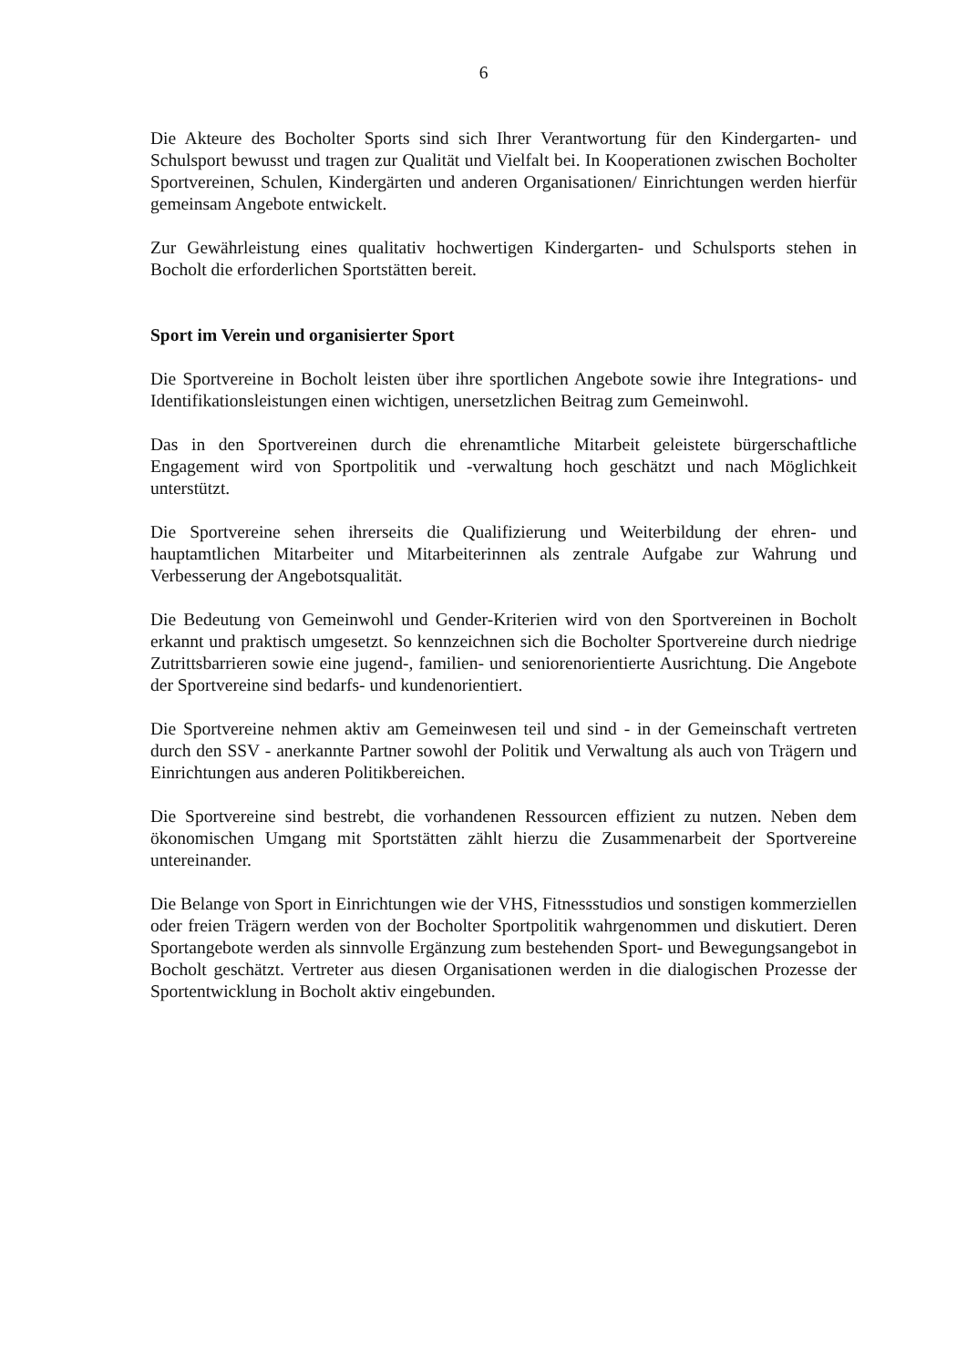6
Die Akteure des Bocholter Sports sind sich Ihrer Verantwortung für den Kindergarten- und Schulsport bewusst und tragen zur Qualität und Vielfalt bei. In Kooperationen zwischen Bocholter Sportvereinen, Schulen, Kindergärten und anderen Organisationen/ Einrichtungen werden hierfür gemeinsam Angebote entwickelt.
Zur Gewährleistung eines qualitativ hochwertigen Kindergarten- und Schulsports stehen in Bocholt die erforderlichen Sportstätten bereit.
Sport im Verein und organisierter Sport
Die Sportvereine in Bocholt leisten über ihre sportlichen Angebote sowie ihre Integrations- und Identifikationsleistungen einen wichtigen, unersetzlichen Beitrag zum Gemeinwohl.
Das in den Sportvereinen durch die ehrenamtliche Mitarbeit geleistete bürgerschaftliche Engagement wird von Sportpolitik und -verwaltung hoch geschätzt und nach Möglichkeit unterstützt.
Die Sportvereine sehen ihrerseits die Qualifizierung und Weiterbildung der ehren- und hauptamtlichen Mitarbeiter und Mitarbeiterinnen als zentrale Aufgabe zur Wahrung und Verbesserung der Angebotsqualität.
Die Bedeutung von Gemeinwohl und Gender-Kriterien wird von den Sportvereinen in Bocholt erkannt und praktisch umgesetzt. So kennzeichnen sich die Bocholter Sportvereine durch niedrige Zutrittsbarrieren sowie eine jugend-, familien- und seniorenorientierte Ausrichtung. Die Angebote der Sportvereine sind bedarfs- und kundenorientiert.
Die Sportvereine nehmen aktiv am Gemeinwesen teil und sind - in der Gemeinschaft vertreten durch den SSV - anerkannte Partner sowohl der Politik und Verwaltung als auch von Trägern und Einrichtungen aus anderen Politikbereichen.
Die Sportvereine sind bestrebt, die vorhandenen Ressourcen effizient zu nutzen. Neben dem ökonomischen Umgang mit Sportstätten zählt hierzu die Zusammenarbeit der Sportvereine untereinander.
Die Belange von Sport in Einrichtungen wie der VHS, Fitnessstudios und sonstigen kommerziellen oder freien Trägern werden von der Bocholter Sportpolitik wahrgenommen und diskutiert. Deren Sportangebote werden als sinnvolle Ergänzung zum bestehenden Sport- und Bewegungsangebot in Bocholt geschätzt. Vertreter aus diesen Organisationen werden in die dialogischen Prozesse der Sportentwicklung in Bocholt aktiv eingebunden.